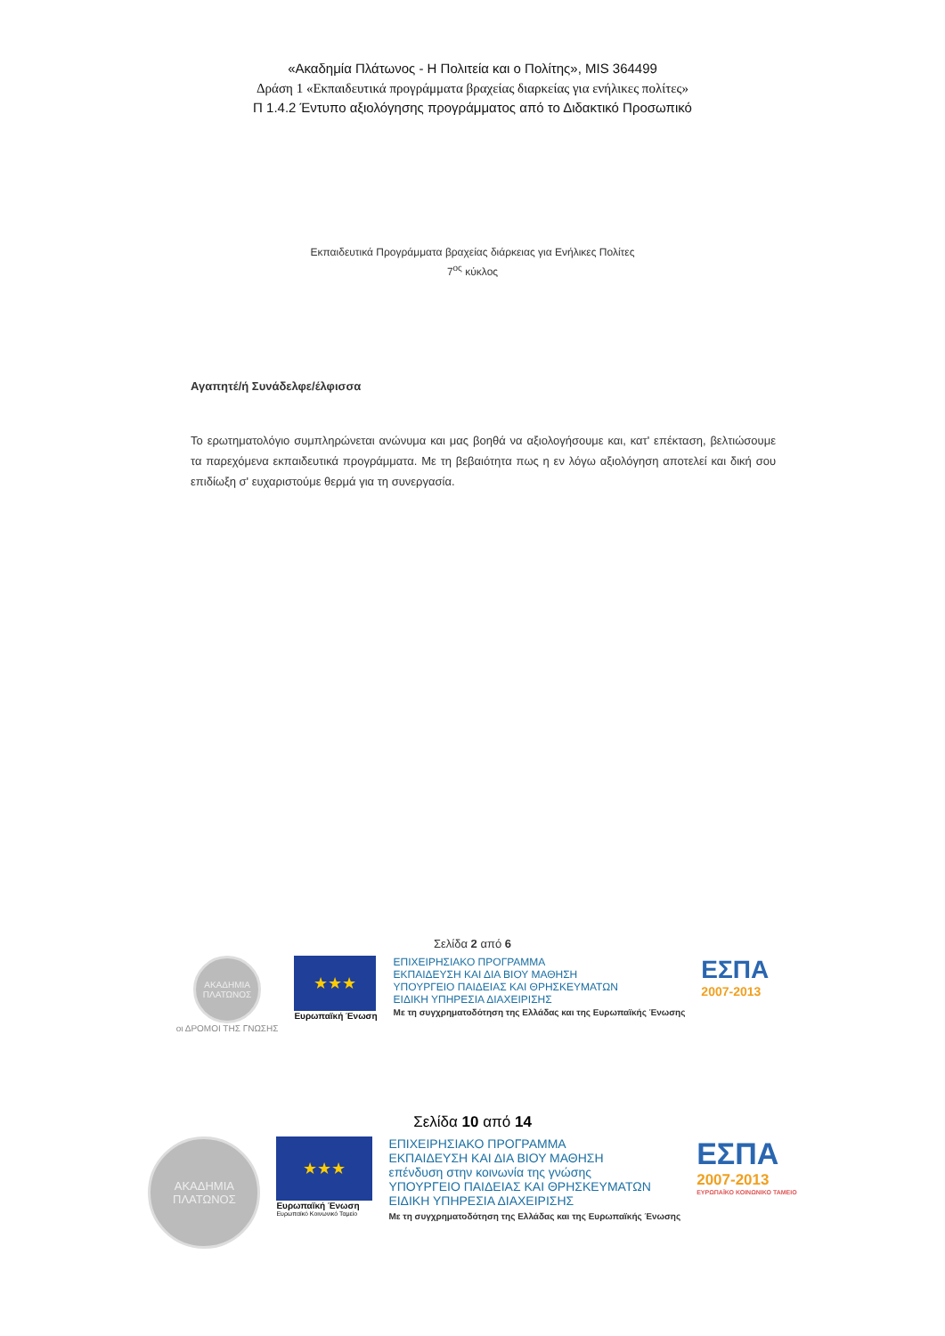«Ακαδημία Πλάτωνος - Η Πολιτεία και ο Πολίτης», MIS 364499
Δράση 1 «Εκπαιδευτικά προγράμματα βραχείας διαρκείας για ενήλικες πολίτες»
Π 1.4.2 Έντυπο αξιολόγησης προγράμματος από το Διδακτικό Προσωπικό
Εκπαιδευτικά Προγράμματα βραχείας διάρκειας για Ενήλικες Πολίτες
7<sup>ος</sup> κύκλος
Αγαπητέ/ή Συνάδελφε/έλφισσα
Το ερωτηματολόγιο συμπληρώνεται ανώνυμα και μας βοηθά να αξιολογήσουμε και, κατ' επέκταση, βελτιώσουμε τα παρεχόμενα εκπαιδευτικά προγράμματα. Με τη βεβαιότητα πως η εν λόγω αξιολόγηση αποτελεί και δική σου επιδίωξη σ' ευχαριστούμε θερμά για τη συνεργασία.
Σελίδα 2 από 6
ΑΚΑΔΗΜΙΑ ΠΛΑΤΩΝΟΣ
οι ΔΡΟΜΟΙ ΤΗΣ ΓΝΩΣΗΣ
★★★
Ευρωπαϊκή Ένωση
ΕΠΙΧΕΙΡΗΣΙΑΚΟ ΠΡΟΓΡΑΜΜΑ
ΕΚΠΑΙΔΕΥΣΗ ΚΑΙ ΔΙΑ ΒΙΟΥ ΜΑΘΗΣΗ
ΥΠΟΥΡΓΕΙΟ ΠΑΙΔΕΙΑΣ ΚΑΙ ΘΡΗΣΚΕΥΜΑΤΩΝ
ΕΙΔΙΚΗ ΥΠΗΡΕΣΙΑ ΔΙΑΧΕΙΡΙΣΗΣ
Με τη συγχρηματοδότηση της Ελλάδας και της Ευρωπαϊκής Ένωσης
ΕΣΠΑ
2007-2013
Σελίδα 10 από 14
ΑΚΑΔΗΜΙΑ ΠΛΑΤΩΝΟΣ
★★★
Ευρωπαϊκή Ένωση
Ευρωπαϊκό Κοινωνικό Ταμείο
ΕΠΙΧΕΙΡΗΣΙΑΚΟ ΠΡΟΓΡΑΜΜΑ
ΕΚΠΑΙΔΕΥΣΗ ΚΑΙ ΔΙΑ ΒΙΟΥ ΜΑΘΗΣΗ
επένδυση στην κοινωνία της γνώσης
ΥΠΟΥΡΓΕΙΟ ΠΑΙΔΕΙΑΣ ΚΑΙ ΘΡΗΣΚΕΥΜΑΤΩΝ
ΕΙΔΙΚΗ ΥΠΗΡΕΣΙΑ ΔΙΑΧΕΙΡΙΣΗΣ
Με τη συγχρηματοδότηση της Ελλάδας και της Ευρωπαϊκής Ένωσης
ΕΣΠΑ
2007-2013
ΕΥΡΩΠΑΪΚΟ ΚΟΙΝΩΝΙΚΟ ΤΑΜΕΙΟ